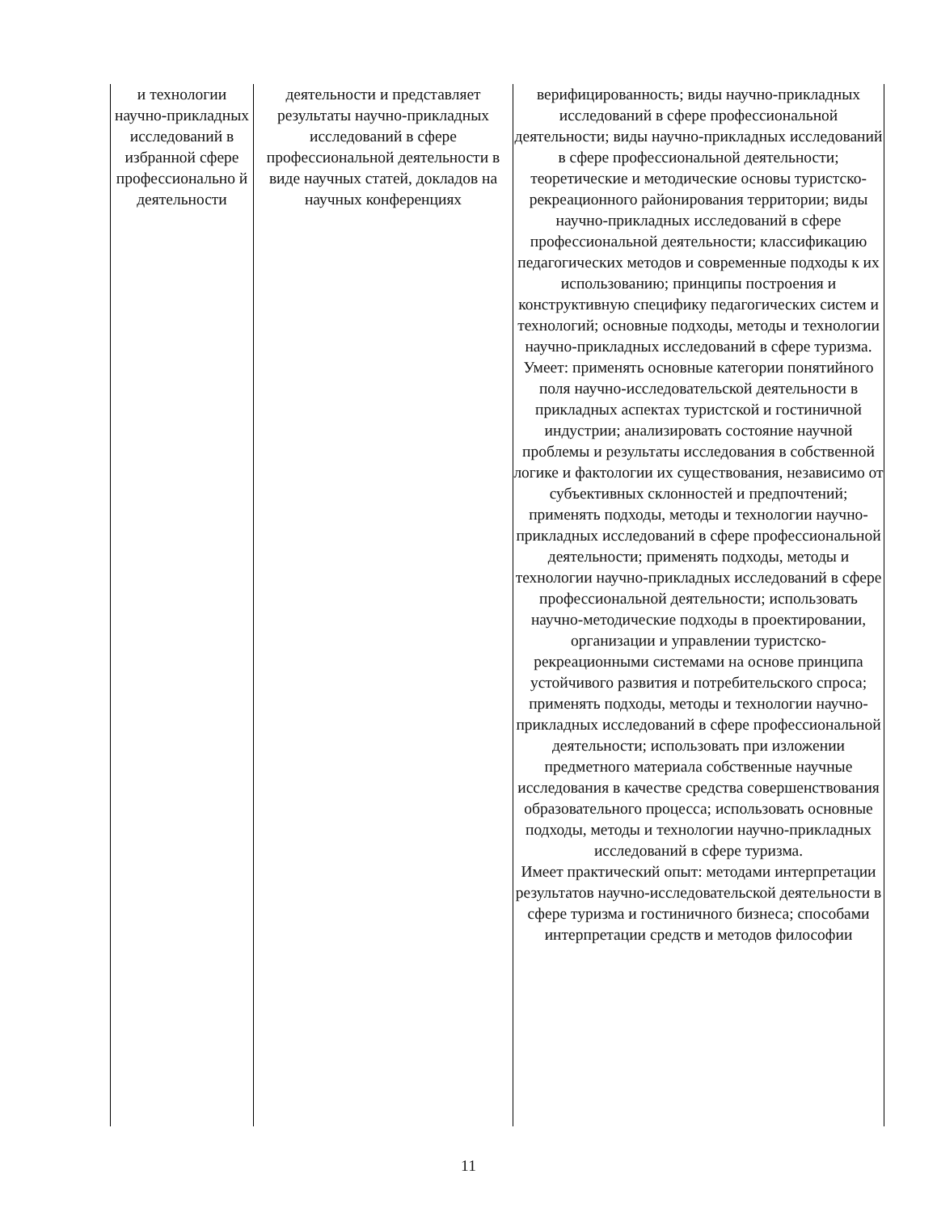| и технологии научно-прикладных исследований в избранной сфере профессионально й деятельности | деятельности и представляет результаты научно-прикладных исследований в сфере профессиональной деятельности в виде научных статей, докладов на научных конференциях | верифицированность; виды научно-прикладных исследований в сфере профессиональной деятельности; виды научно-прикладных исследований в сфере профессиональной деятельности; теоретические и методические основы туристско-рекреационного районирования территории; виды научно-прикладных исследований в сфере профессиональной деятельности; классификацию педагогических методов и современные подходы к их использованию; принципы построения и конструктивную специфику педагогических систем и технологий; основные подходы, методы и технологии научно-прикладных исследований в сфере туризма. Умеет: применять основные категории понятийного поля научно-исследовательской деятельности в прикладных аспектах туристской и гостиничной индустрии; анализировать состояние научной проблемы и результаты исследования в собственной логике и фактологии их существования, независимо от субъективных склонностей и предпочтений; применять подходы, методы и технологии научно-прикладных исследований в сфере профессиональной деятельности; применять подходы, методы и технологии научно-прикладных исследований в сфере профессиональной деятельности; использовать научно-методические подходы в проектировании, организации и управлении туристско-рекреационными системами на основе принципа устойчивого развития и потребительского спроса; применять подходы, методы и технологии научно-прикладных исследований в сфере профессиональной деятельности; использовать при изложении предметного материала собственные научные исследования в качестве средства совершенствования образовательного процесса; использовать основные подходы, методы и технологии научно-прикладных исследований в сфере туризма. Имеет практический опыт: методами интерпретации результатов научно-исследовательской деятельности в сфере туризма и гостиничного бизнеса; способами интерпретации средств и методов философии |
11